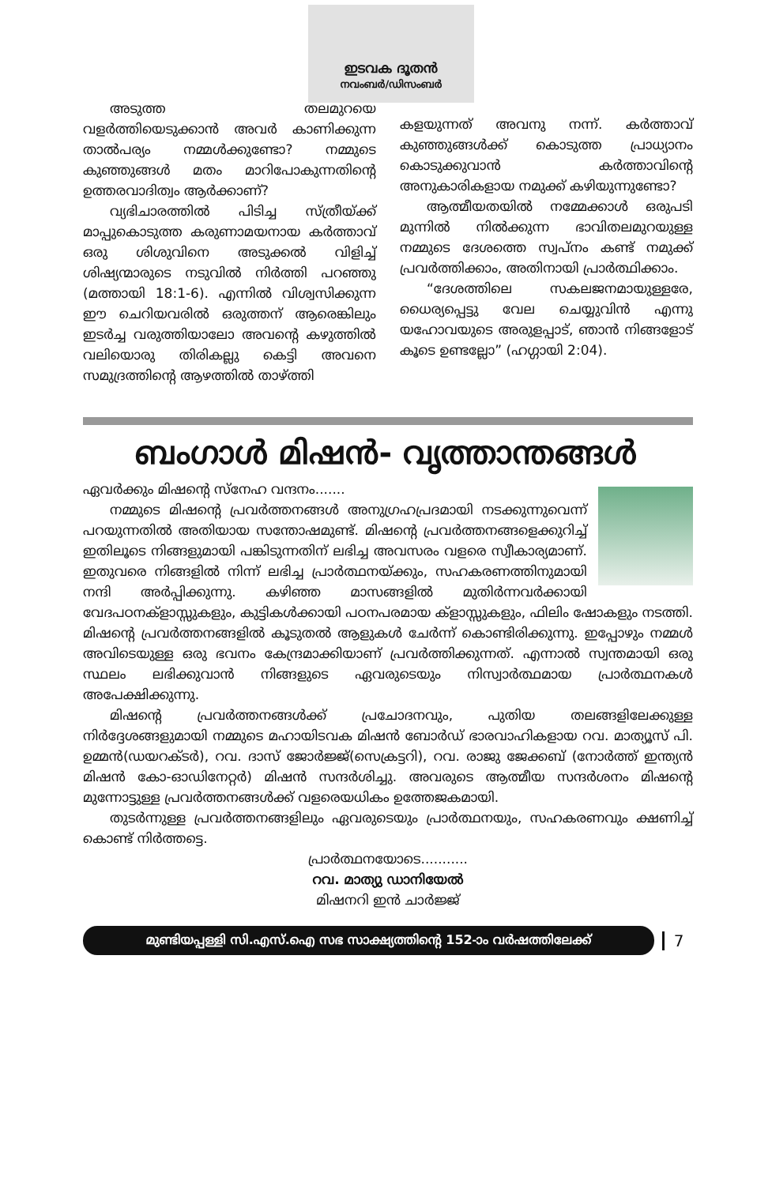ഇടവക ദൂതൻ
നവംബർ/ഡിസംബർ
അടുത്ത തലമുറയെ വളർത്തിയെടുക്കാൻ അവർ കാണിക്കുന്ന താൽപര്യം നമ്മൾക്കുണ്ടോ? നമ്മുടെ കുഞ്ഞുങ്ങൾ മതം മാറിപോകുന്നതിന്റെ ഉത്തരവാദിത്വം ആർക്കാണ്?
വ്യഭിചാരത്തിൽ പിടിച്ച സ്ത്രീയ്ക്ക് മാപ്പുകൊടുത്ത കരുണാമയനായ കർത്താവ് ഒരു ശിശുവിനെ അടുക്കൽ വിളിച്ച് ശിഷ്യന്മാരുടെ നടുവിൽ നിർത്തി പറഞ്ഞു (മത്തായി 18:1-6). എന്നിൽ വിശ്വസിക്കുന്ന ഈ ചെറിയവരിൽ ഒരുത്തന് ആരെങ്കിലും ഇടർച്ച വരുത്തിയാലോ അവന്റെ കഴുത്തിൽ വലിയൊരു തിരികല്ലു കെട്ടി അവനെ സമുദ്രത്തിന്റെ ആഴത്തിൽ താഴ്ത്തി
കളയുന്നത് അവനു നന്ന്. കർത്താവ് കുഞ്ഞുങ്ങൾക്ക് കൊടുത്ത പ്രാധ്യാനം കൊടുക്കുവാൻ കർത്താവിന്റെ അനുകാരികളായ നമുക്ക് കഴിയുന്നുണ്ടോ?
ആത്മീയതയിൽ നമ്മേക്കാൾ ഒരുപടി മുന്നിൽ നിൽക്കുന്ന ഭാവിതലമുറയുള്ള നമ്മുടെ ദേശത്തെ സ്വപ്നം കണ്ട് നമുക്ക് പ്രവർത്തിക്കാം, അതിനായി പ്രാർത്ഥിക്കാം.
“ദേശത്തിലെ സകലജനമായുള്ളരേ, ധൈര്യപ്പെട്ടു വേല ചെയ്യുവിൻ എന്നു യഹോവയുടെ അരുളപ്പാട്, ഞാൻ നിങ്ങളോട് കൂടെ ഉണ്ടല്ലോ” (ഹഗ്ഗായി 2:04).
ബംഗാൾ മിഷൻ- വൃത്താന്തങ്ങൾ
ഏവർക്കും മിഷന്റെ സ്നേഹ വന്ദനം.......
നമ്മുടെ മിഷന്റെ പ്രവർത്തനങ്ങൾ അനുഗ്രഹപ്രദമായി നടക്കുന്നുവെന്ന് പറയുന്നതിൽ അതിയായ സന്തോഷമുണ്ട്. മിഷന്റെ പ്രവർത്തനങ്ങളെക്കുറിച്ച് ഇതിലൂടെ നിങ്ങളുമായി പങ്കിടുന്നതിന് ലഭിച്ച അവസരം വളരെ സ്വീകാര്യമാണ്. ഇതുവരെ നിങ്ങളിൽ നിന്ന് ലഭിച്ച പ്രാർത്ഥനയ്ക്കും, സഹകരണത്തിനുമായി നന്ദി അർപ്പിക്കുന്നു. കഴിഞ്ഞ മാസങ്ങളിൽ മുതിർന്നവർക്കായി വേദപഠനക്ളാസ്സുകളും, കുട്ടികൾക്കായി പഠനപരമായ ക്ളാസ്സുകളും, ഫിലിം ഷോകളും നടത്തി. മിഷന്റെ പ്രവർത്തനങ്ങളിൽ കൂടുതൽ ആളുകൾ ചേർന്ന് കൊണ്ടിരിക്കുന്നു. ഇപ്പോഴും നമ്മൾ അവിടെയുള്ള ഒരു ഭവനം കേന്ദ്രമാക്കിയാണ് പ്രവർത്തിക്കുന്നത്. എന്നാൽ സ്വന്തമായി ഒരു സ്ഥലം ലഭിക്കുവാൻ നിങ്ങളുടെ ഏവരുടെയും നിസ്വാർത്ഥമായ പ്രാർത്ഥനകൾ അപേക്ഷിക്കുന്നു.
മിഷന്റെ പ്രവർത്തനങ്ങൾക്ക് പ്രചോദനവും, പുതിയ തലങ്ങളിലേക്കുള്ള നിർദ്ദേശങ്ങളുമായി നമ്മുടെ മഹായിടവക മിഷൻ ബോർഡ് ഭാരവാഹികളായ റവ. മാത്യൂസ് പി. ഉമ്മൻ(ഡയറക്ടർ), റവ. ദാസ് ജോർജ്ജ്(സെക്രട്ടറി), റവ. രാജു ജേക്കബ് (നോർത്ത് ഇന്ത്യൻ മിഷൻ കോ-ഓഡിനേറ്റർ) മിഷൻ സന്ദർശിച്ചു. അവരുടെ ആത്മീയ സന്ദർശനം മിഷന്റെ മുന്നോട്ടുള്ള പ്രവർത്തനങ്ങൾക്ക് വളരെയധികം ഉത്തേജകമായി.
തുടർന്നുള്ള പ്രവർത്തനങ്ങളിലും ഏവരുടെയും പ്രാർത്ഥനയും, സഹകരണവും ക്ഷണിച്ച് കൊണ്ട് നിർത്തട്ടെ.
പ്രാർത്ഥനയോടെ...........
റവ. മാത്യു ഡാനിയേൽ
മിഷനറി ഇൻ ചാർജ്ജ്
മുണ്ടിയപ്പള്ളി സി.എസ്.ഐ സഭ സാക്ഷ്യത്തിന്റെ 152-ാം വർഷത്തിലേക്ക്
7